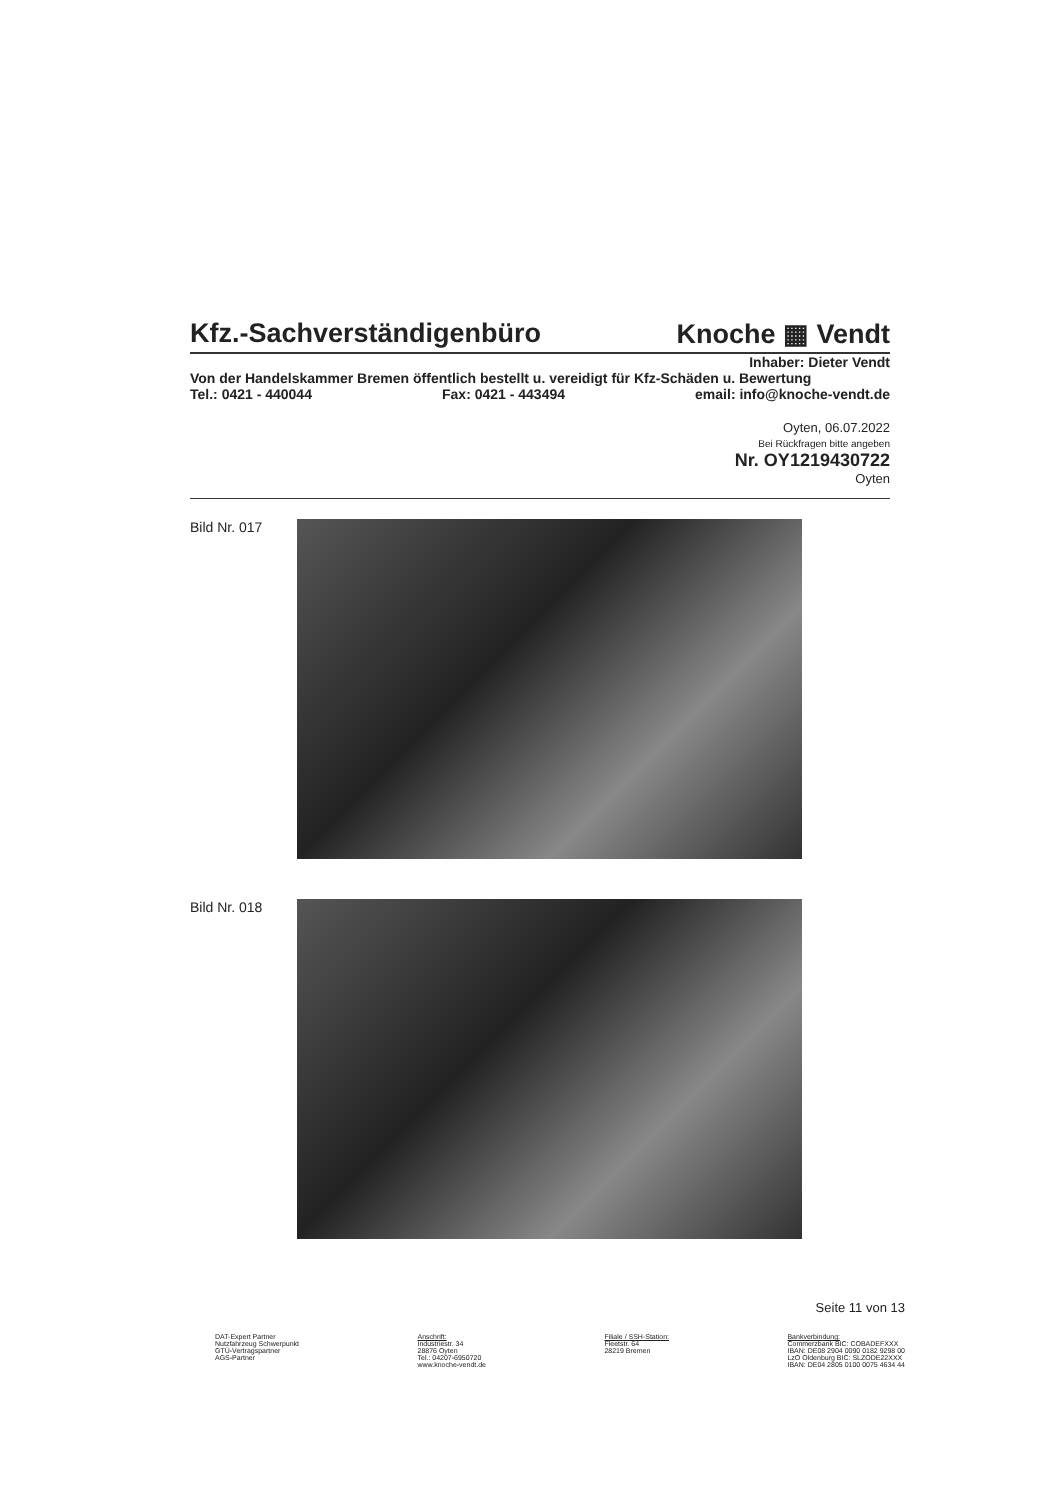Kfz.-Sachverständigenbüro Knoche ▦ Vendt
Inhaber: Dieter Vendt
Von der Handelskammer Bremen öffentlich bestellt u. vereidigt für Kfz-Schäden u. Bewertung
Tel.: 0421 - 440044 Fax: 0421 - 443494 email: info@knoche-vendt.de
Oyten, 06.07.2022
Bei Rückfragen bitte angeben
Nr. OY1219430722
Oyten
Bild Nr. 017
Bild Nr. 018
Seite 11 von 13
DAT-Expert Partner
Nutzfahrzeug Schwerpunkt
GTÜ-Vertragspartner
AGS-Partner
Anschrift:
Industriestr. 34
28876 Oyten
Tel.: 04207-6950720
www.knoche-vendt.de
Filiale / SSH-Station:
Fleetstr. 64
28219 Bremen
Bankverbindung:
Commerzbank BIC: COBADEFXXX
IBAN: DE08 2904 0090 0182 9298 00
LzO Oldenburg BIC: SLZODE22XXX
IBAN: DE04 2805 0100 0075 4634 44